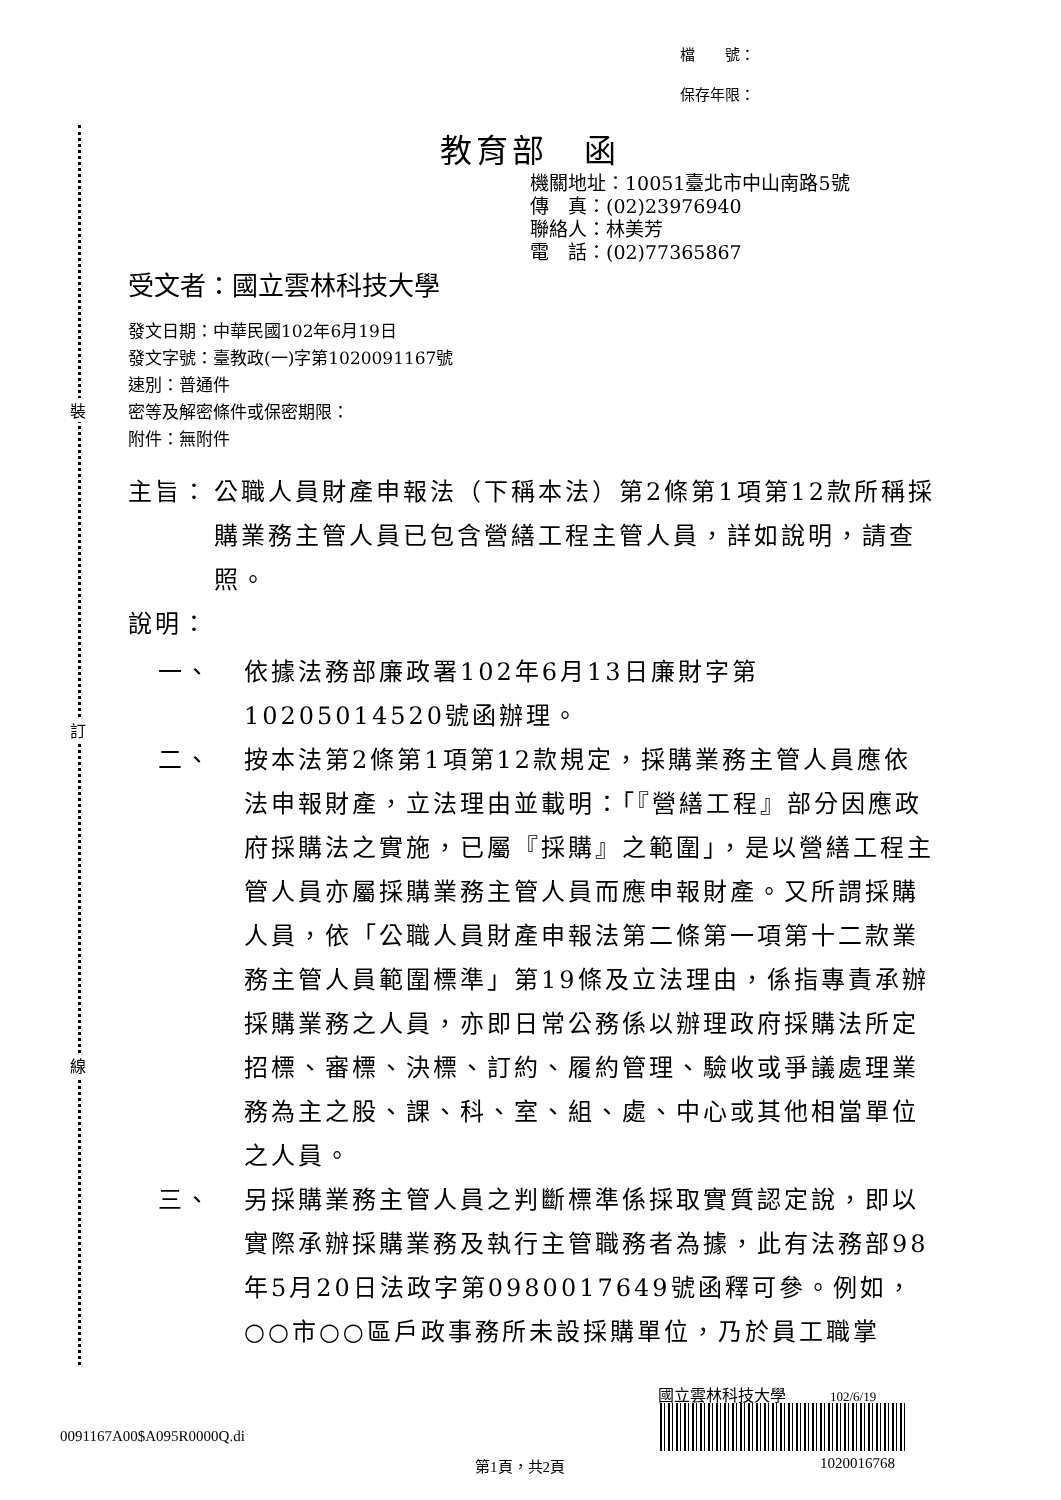檔　　號：
保存年限：
裝
訂
線
教育部　函
機關地址：10051臺北市中山南路5號
傳　真：(02)23976940
聯絡人：林美芳
電　話：(02)77365867
受文者：國立雲林科技大學
發文日期：中華民國102年6月19日
發文字號：臺教政(一)字第1020091167號
速別：普通件
密等及解密條件或保密期限：
附件：無附件
主旨： 公職人員財產申報法（下稱本法）第2條第1項第12款所稱採購業務主管人員已包含營繕工程主管人員，詳如說明，請查照。
說明：
一、 依據法務部廉政署102年6月13日廉財字第10205014520號函辦理。
二、 按本法第2條第1項第12款規定，採購業務主管人員應依法申報財產，立法理由並載明：「『營繕工程』部分因應政府採購法之實施，已屬『採購』之範圍」，是以營繕工程主管人員亦屬採購業務主管人員而應申報財產。又所謂採購人員，依「公職人員財產申報法第二條第一項第十二款業務主管人員範圍標準」第19條及立法理由，係指專責承辦採購業務之人員，亦即日常公務係以辦理政府採購法所定招標、審標、決標、訂約、履約管理、驗收或爭議處理業務為主之股、課、科、室、組、處、中心或其他相當單位之人員。
三、 另採購業務主管人員之判斷標準係採取實質認定說，即以實際承辦採購業務及執行主管職務者為據，此有法務部98年5月20日法政字第0980017649號函釋可參。例如，○○市○○區戶政事務所未設採購單位，乃於員工職掌
0091167A00$A095R0000Q.di
第1頁，共2頁
國立雲林科技大學 102/6/19
1020016768